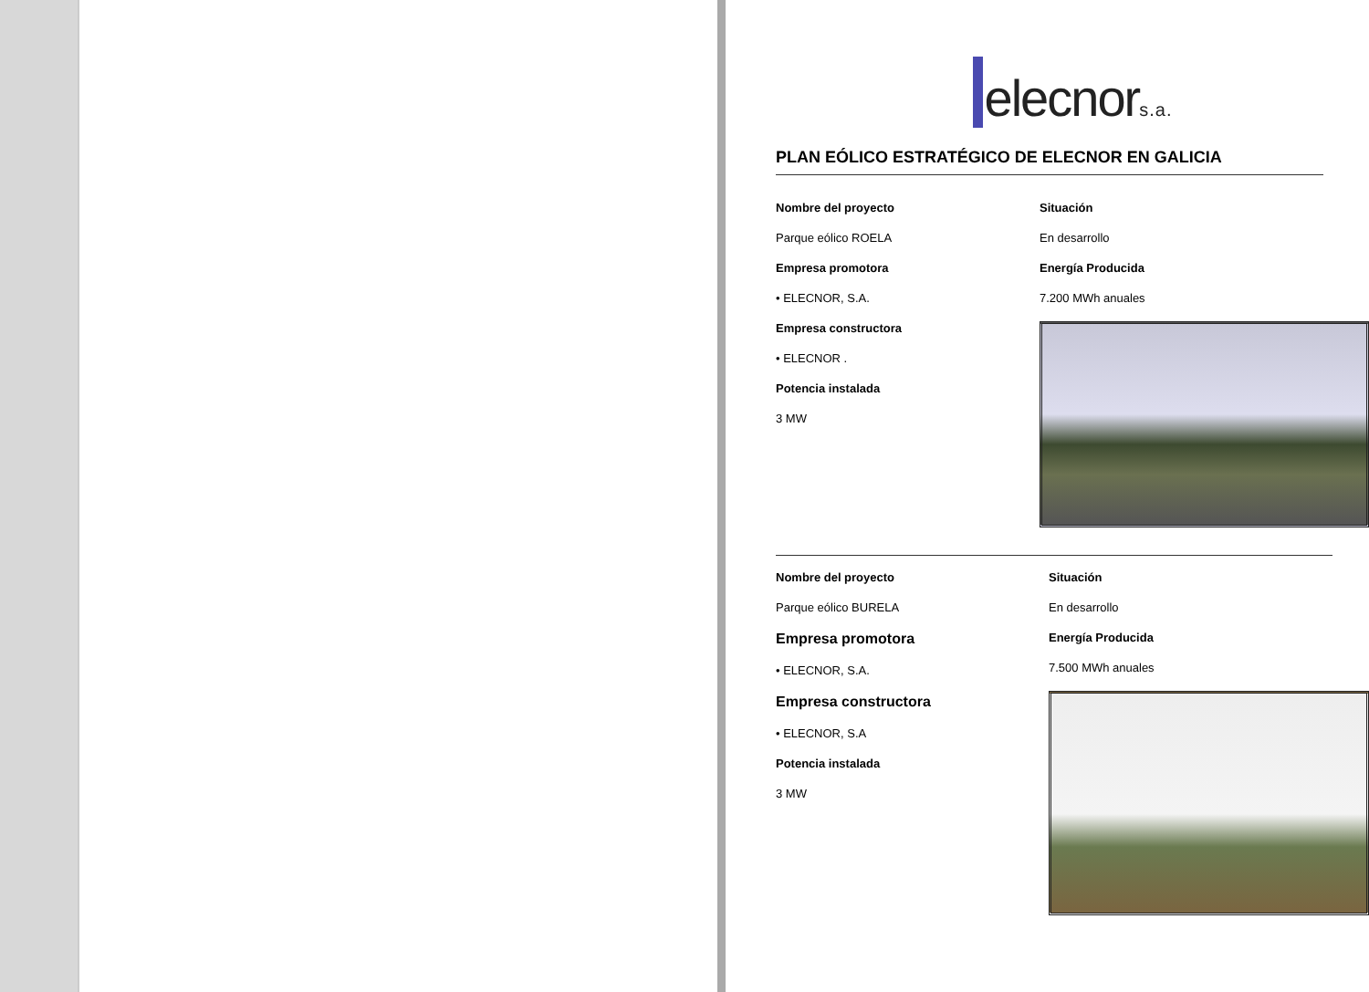elecnors.a.
PLAN EÓLICO ESTRATÉGICO DE ELECNOR EN GALICIA
Nombre del proyecto
Parque eólico ROELA
Empresa promotora
• ELECNOR, S.A.
Empresa constructora
• ELECNOR .
Potencia instalada
3 MW
Situación
En desarrollo
Energía Producida
7.200 MWh anuales
Nombre del proyecto
Parque eólico BURELA
Empresa promotora
• ELECNOR, S.A.
Empresa constructora
• ELECNOR, S.A
Potencia instalada
3 MW
Situación
En desarrollo
Energía Producida
7.500 MWh anuales